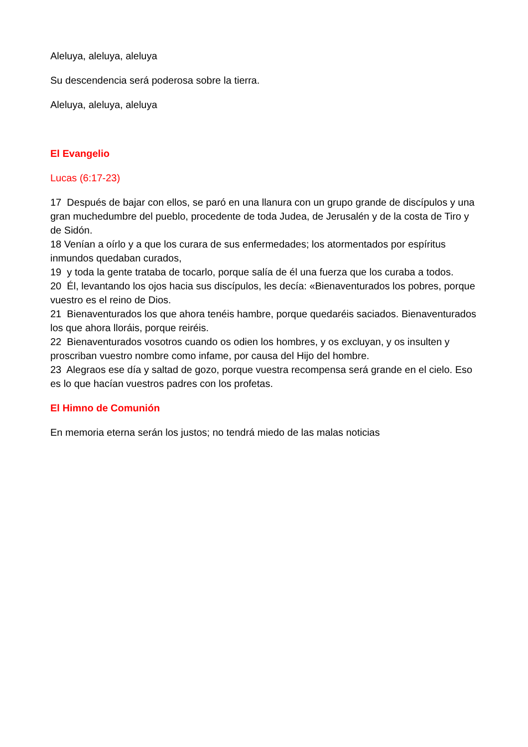Aleluya, aleluya, aleluya
Su descendencia será poderosa sobre la tierra.
Aleluya, aleluya, aleluya
El Evangelio
Lucas (6:17-23)
17 Después de bajar con ellos, se paró en una llanura con un grupo grande de discípulos y una gran muchedumbre del pueblo, procedente de toda Judea, de Jerusalén y de la costa de Tiro y de Sidón.
18 Venían a oírlo y a que los curara de sus enfermedades; los atormentados por espíritus inmundos quedaban curados,
19 y toda la gente trataba de tocarlo, porque salía de él una fuerza que los curaba a todos.
20 Él, levantando los ojos hacia sus discípulos, les decía: «Bienaventurados los pobres, porque vuestro es el reino de Dios.
21 Bienaventurados los que ahora tenéis hambre, porque quedaréis saciados. Bienaventurados los que ahora lloráis, porque reiréis.
22 Bienaventurados vosotros cuando os odien los hombres, y os excluyan, y os insulten y proscriban vuestro nombre como infame, por causa del Hijo del hombre.
23 Alegraos ese día y saltad de gozo, porque vuestra recompensa será grande en el cielo. Eso es lo que hacían vuestros padres con los profetas.
El Himno de Comunión
En memoria eterna serán los justos; no tendrá miedo de las malas noticias